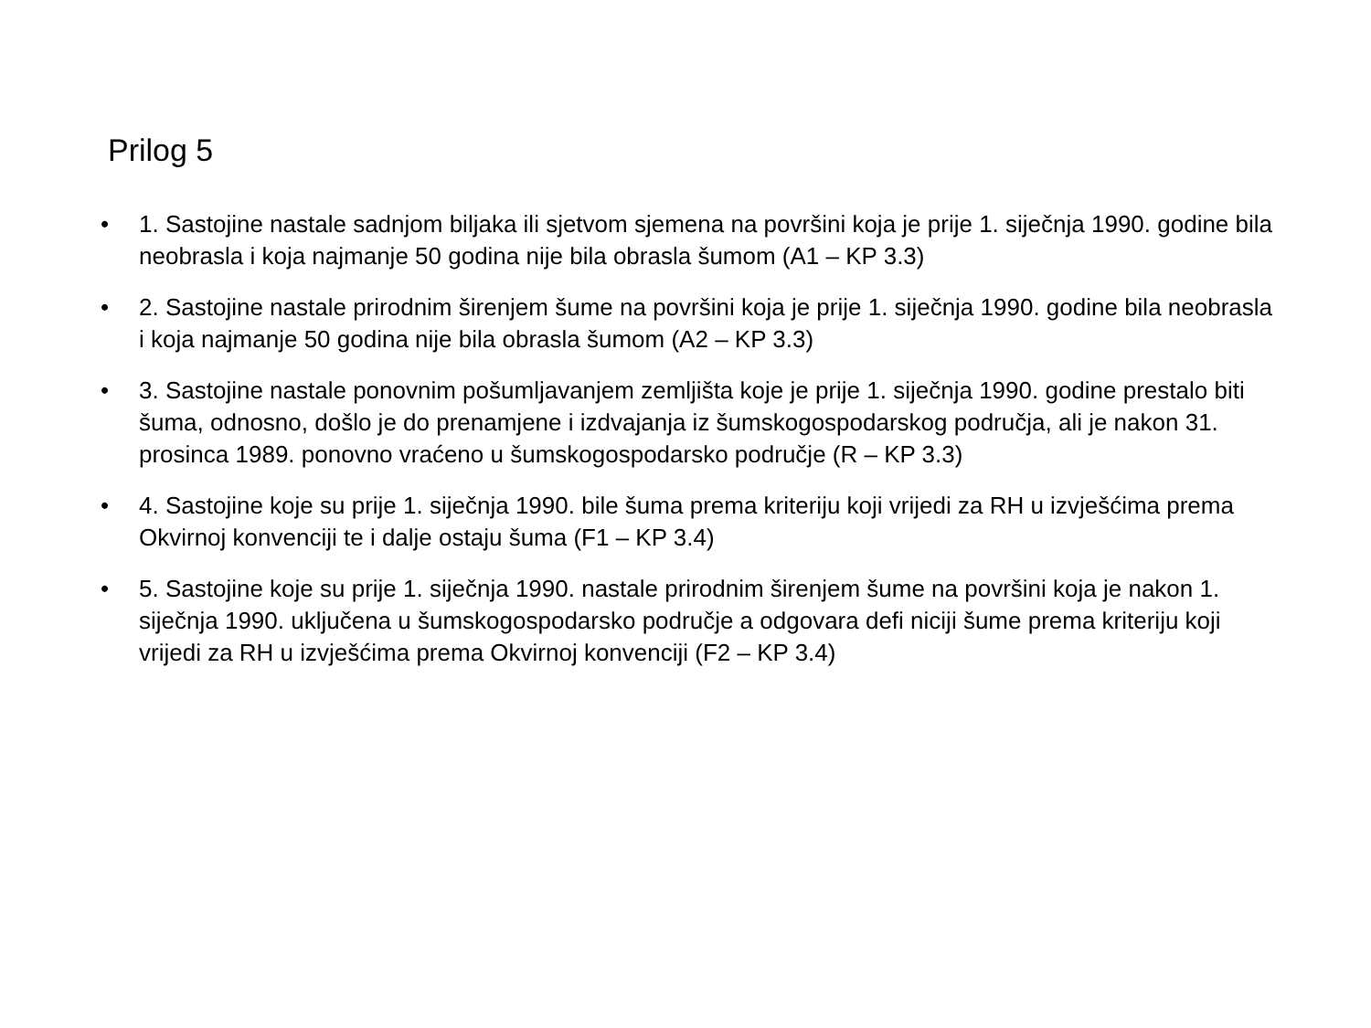Prilog 5
• 1. Sastojine nastale sadnjom biljaka ili sjetvom sjemena na površini koja je prije 1. siječnja 1990. godine bila neobrasla i koja najmanje 50 godina nije bila obrasla šumom (A1 – KP 3.3)
• 2. Sastojine nastale prirodnim širenjem šume na površini koja je prije 1. siječnja 1990. godine bila neobrasla i koja najmanje 50 godina nije bila obrasla šumom (A2 – KP 3.3)
• 3. Sastojine nastale ponovnim pošumljavanjem zemljišta koje je prije 1. siječnja 1990. godine prestalo biti šuma, odnosno, došlo je do prenamjene i izdvajanja iz šumskogospodarskog područja, ali je nakon 31. prosinca 1989. ponovno vraćeno u šumskogospodarsko područje (R – KP 3.3)
• 4. Sastojine koje su prije 1. siječnja 1990. bile šuma prema kriteriju koji vrijedi za RH u izvješćima prema Okvirnoj konvenciji te i dalje ostaju šuma (F1 – KP 3.4)
• 5. Sastojine koje su prije 1. siječnja 1990. nastale prirodnim širenjem šume na površini koja je nakon 1. siječnja 1990. uključena u šumskogospodarsko područje a odgovara defi niciji šume prema kriteriju koji vrijedi za RH u izvješćima prema Okvirnoj konvenciji (F2 – KP 3.4)